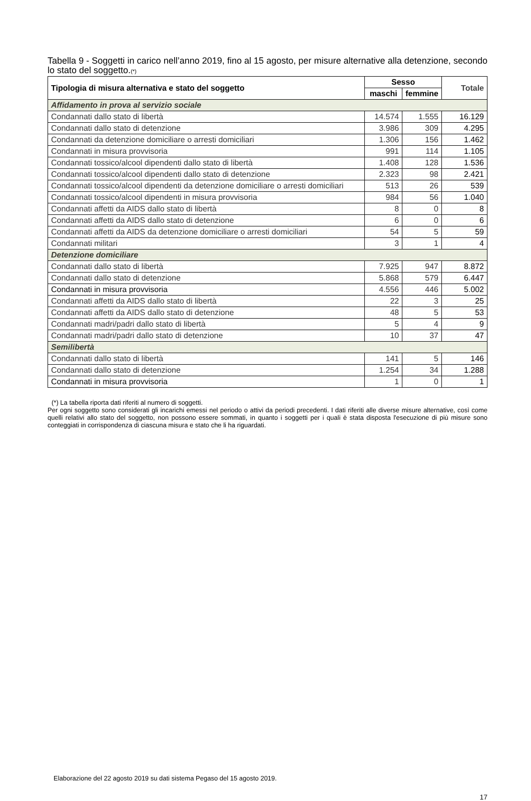Tabella 9 - Soggetti in carico nell’anno 2019, fino al 15 agosto, per misure alternative alla detenzione, secondo lo stato del soggetto.(*)
| Tipologia di misura alternativa e stato del soggetto | Sesso | | Totale |
| --- | --- | --- | --- |
| | maschi | femmine | |
| Affidamento in prova al servizio sociale | | | |
| Condannati dallo stato di libertà | 14.574 | 1.555 | 16.129 |
| Condannati dallo stato di detenzione | 3.986 | 309 | 4.295 |
| Condannati da detenzione domiciliare o arresti domiciliari | 1.306 | 156 | 1.462 |
| Condannati in misura provvisoria | 991 | 114 | 1.105 |
| Condannati tossico/alcool dipendenti dallo stato di libertà | 1.408 | 128 | 1.536 |
| Condannati tossico/alcool dipendenti dallo stato di detenzione | 2.323 | 98 | 2.421 |
| Condannati tossico/alcool dipendenti da detenzione domiciliare o arresti domiciliari | 513 | 26 | 539 |
| Condannati tossico/alcool dipendenti in misura provvisoria | 984 | 56 | 1.040 |
| Condannati affetti da AIDS dallo stato di libertà | 8 | 0 | 8 |
| Condannati affetti da AIDS dallo stato di detenzione | 6 | 0 | 6 |
| Condannati affetti da AIDS da detenzione domiciliare o arresti domiciliari | 54 | 5 | 59 |
| Condannati militari | 3 | 1 | 4 |
| Detenzione domiciliare | | | |
| Condannati dallo stato di libertà | 7.925 | 947 | 8.872 |
| Condannati dallo stato di detenzione | 5.868 | 579 | 6.447 |
| Condannati in misura provvisoria | 4.556 | 446 | 5.002 |
| Condannati affetti da AIDS dallo stato di libertà | 22 | 3 | 25 |
| Condannati affetti da AIDS dallo stato di detenzione | 48 | 5 | 53 |
| Condannati madri/padri dallo stato di libertà | 5 | 4 | 9 |
| Condannati madri/padri dallo stato di detenzione | 10 | 37 | 47 |
| Semilibertà | | | |
| Condannati dallo stato di libertà | 141 | 5 | 146 |
| Condannati dallo stato di detenzione | 1.254 | 34 | 1.288 |
| Condannati in misura provvisoria | 1 | 0 | 1 |
(*) La tabella riporta dati riferiti al numero di soggetti.
Per ogni soggetto sono considerati gli incarichi emessi nel periodo o attivi da periodi precedenti. I dati riferiti alle diverse misure alternative, così come quelli relativi allo stato del soggetto, non possono essere sommati, in quanto i soggetti per i quali è stata disposta l'esecuzione di più misure sono conteggiati in corrispondenza di ciascuna misura e stato che li ha riguardati.
Elaborazione del 22 agosto 2019 su dati sistema Pegaso del 15 agosto 2019.
17